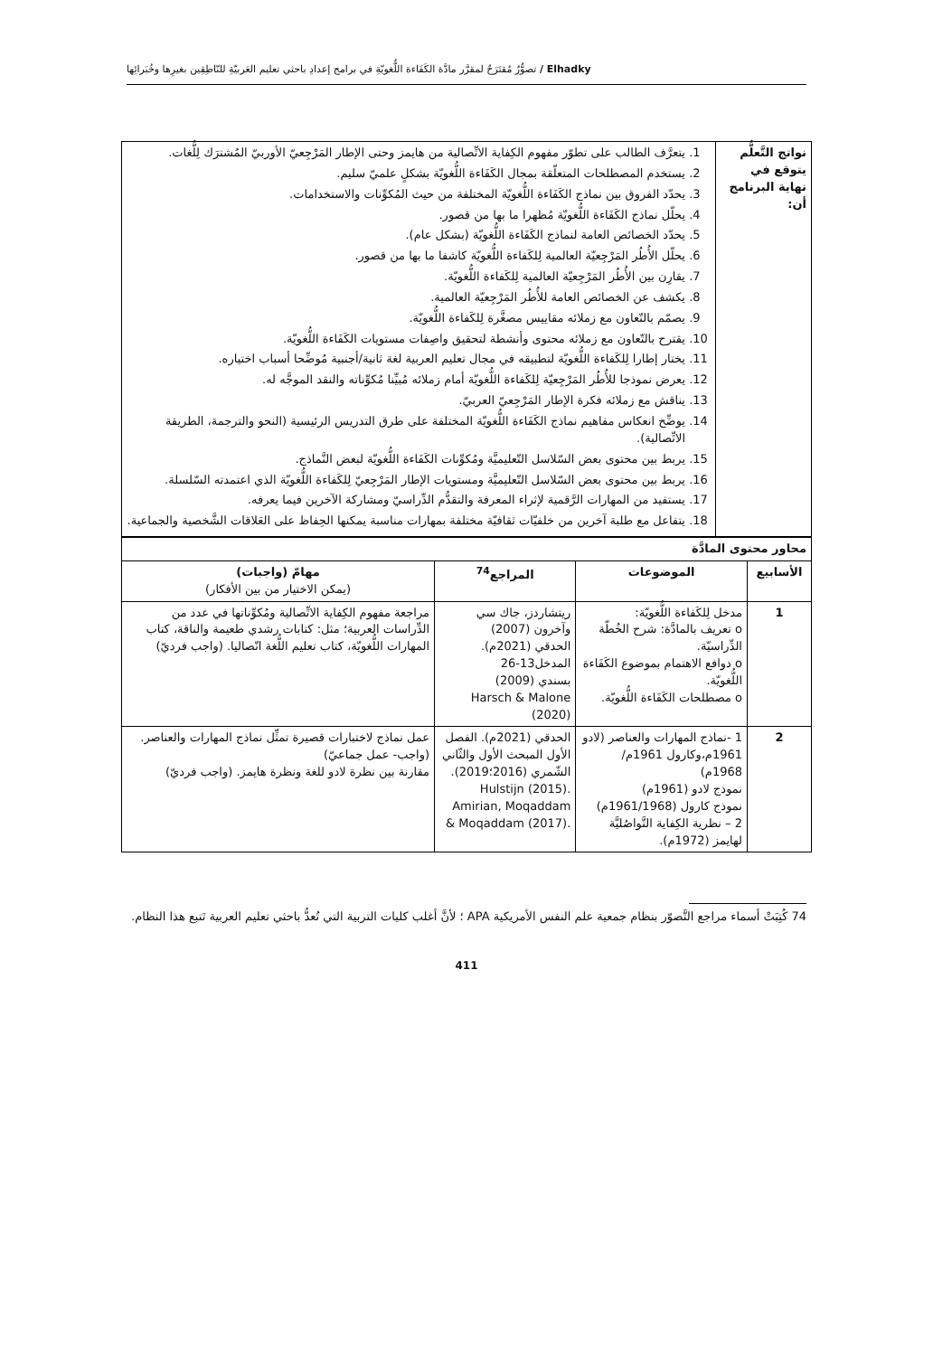Elhadky / تصوُّرٌ مُقتَرَحٌ لمقرَّر مادَّة الكَفَاءة اللُّغويّةِ في برامج إعدادِ باحثي تعليم العَربيّةِ للنّاطِقِين بغيرِها وخُبَرائِها
| نواتج التَّعلُّم يتوقع في نهاية البرنامج أن: | 1. يتعرَّف الطالب على تطوّر مفهوم الكِفاية الاتِّصالية من هايمز وحتى الإطار المَرْجِعيّ الأوربيّ المُشترَك لِلُّغات. 2. يستخدم المصطلحات المتعلّقة بمجال الكَفَاءة اللُّغويّة بشكلٍ علميّ سليم. 3. يحدّد الفروق بين نماذج الكَفَاءة اللُّغويّة المختلفة من حيث المُكوِّنات والاستخدامات. 4. يحلّل نماذج الكَفَاءة اللُّغويّة مُظهرا ما بها من قصور. 5. يحدّد الخصائص العامة لنماذج الكَفَاءة اللُّغويّة (بشكل عام). 6. يحلّل الأُطُر المَرْجِعيّة العالمية لِلكَفاءة اللُّغويّة كاشفا ما بها من قصور. 7. يقارِن بين الأُطُر المَرْجِعيّة العالمية لِلكَفاءة اللُّغويّة. 8. يكشف عن الخصائص العامة للأُطُر المَرْجِعيّة العالمية. 9. يصمّم بالتّعاون مع زملائه مقاييس مصغَّرة لِلكَفاءة اللُّغويّة. 10. يقترح بالتّعاون مع زملائه محتوى وأنشطة لتحقيق واصِفات مستويات الكَفَاءة اللُّغويّة. 11. يختار إطارا لِلكَفاءة اللُّغويّة لتطبيقه في مجال تعليم العربية لغة ثانية/أجنبية مُوضِّحا أسباب اختياره. 12. يعرض نموذجا للأُطُر المَرْجِعيّة لِلكَفاءة اللُّغويّة أمام زملائه مُبيِّنا مُكوِّناته والنقد الموجَّه له. 13. يناقش مع زملائه فكرة الإطار المَرْجِعيّ العربيّ. 14. يوضِّح انعكاس مفاهيم نماذج الكَفَاءة اللُّغويّة المختلفة على طرق التدريس الرئيسية (النحو والترجمة، الطريقة الاتِّصالية). 15. يربط بين محتوى بعض السّلاسل التّعليميَّة ومُكوِّنات الكَفَاءة اللُّغويّة لبعض النَّماذج. 16. يربط بين محتوى بعض السّلاسل التّعليميَّة ومستويات الإطار المَرْجِعيّ لِلكَفاءة اللُّغويّة الذي اعتمدته السّلسلة. 17. يستفيد من المهارات الرَّقمية لإثراء المعرفة والتقدُّم الدِّراسيّ ومشاركة الآخرين فيما يعرفه. 18. يتفاعل مع طلبة آخرين من خلفيّات ثقافيّة مختلفة بمهارات مناسبة يمكنها الحِفاظ على العَلاقات الشَّخصية والجماعية. |
| محاور محتوى المادَّة | | | |
| --- | --- | --- | --- |
| الأسابيع | الموضوعات | المراجع<sup>74</sup> | مهامّ (واجبات) (يمكن الاختيار من بين الأفكار) |
| 1 | مدخل لِلكَفاءة اللُّغويّة: o تعريف بالمادَّة: شرح الخُطّة الدِّراسيّة. o دوافع الاهتمام بموضوع الكَفَاءة اللُّغويّة. o مصطلحات الكَفَاءة اللُّغويّة. | ريتشاردز، جاك سي وآخرون (2007) الحدقي (2021م). المدخل13-26 بسندي (2009) Harsch & Malone (2020) | مراجعة مفهوم الكِفاية الاتِّصالية ومُكوِّناتها في عدد من الدِّراسات العربية؛ مثل: كتابات رشدي طعيمة والناقة، كتاب المهارات اللُّغويّة، كتاب تعليم اللُّغة اتّصاليا. (واجب فرديّ) |
| 2 | 1 -نماذج المهارات والعناصر (لادو 1961م،وكارول 1961م/ 1968م) نموذج لادو (1961م) نموذج كارول (1961/1968م) 2 – نظرية الكِفاية التَّواصُليَّة لهايمز (1972م). | الحدقي (2021م). الفصل الأول المبحث الأول والثّاني الشّمري (2016؛2019). Hulstijn (2015). Amirian, Moqaddam & Moqaddam (2017). | عمل نماذج لاختبارات قصيرة تمثِّل نماذج المهارات والعناصر. (واجب- عمل جماعيّ) مقارنة بين نظرة لادو للغة ونظرة هايمز. (واجب فرديّ) |
74 كُتِبَتْ أسماء مراجع التَّصوّر بنظام جمعية علم النفس الأمريكية APA ؛ لأنَّ أغلب كليات التربية التي تُعدُّ باحثي تعليم العربية تَتبع هذا النظام.
411